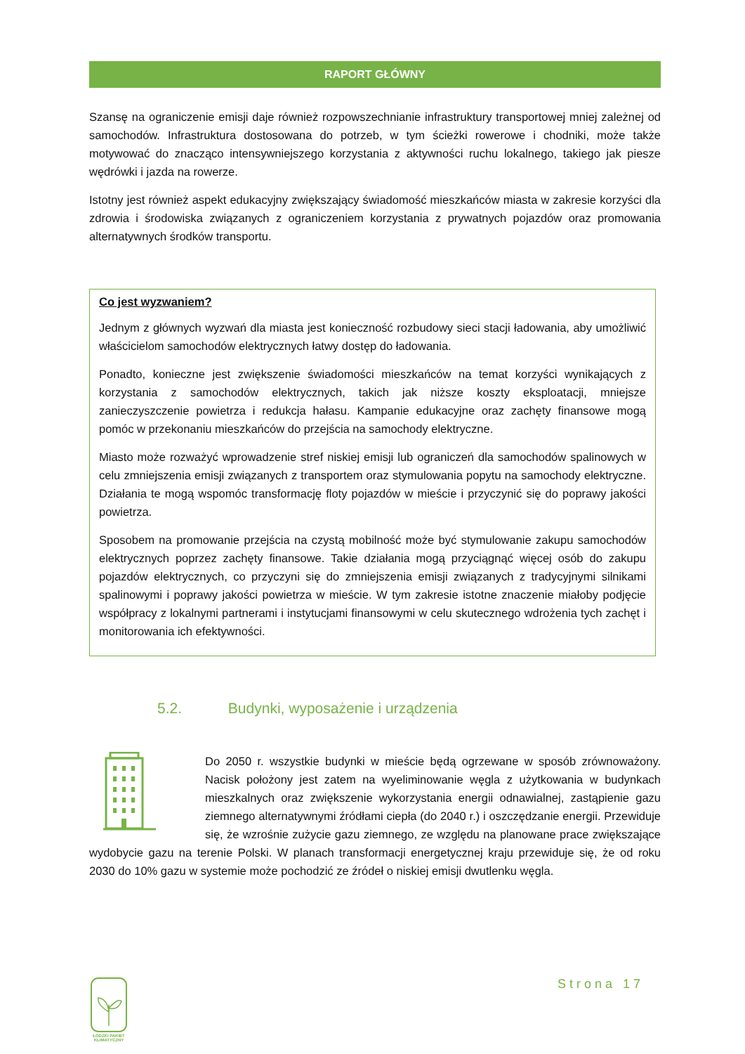RAPORT GŁÓWNY
Szansę na ograniczenie emisji daje również rozpowszechnianie infrastruktury transportowej mniej zależnej od samochodów. Infrastruktura dostosowana do potrzeb, w tym ścieżki rowerowe i chodniki, może także motywować do znacząco intensywniejszego korzystania z aktywności ruchu lokalnego, takiego jak piesze wędrówki i jazda na rowerze.
Istotny jest również aspekt edukacyjny zwiększający świadomość mieszkańców miasta w zakresie korzyści dla zdrowia i środowiska związanych z ograniczeniem korzystania z prywatnych pojazdów oraz promowania alternatywnych środków transportu.
Co jest wyzwaniem?
Jednym z głównych wyzwań dla miasta jest konieczność rozbudowy sieci stacji ładowania, aby umożliwić właścicielom samochodów elektrycznych łatwy dostęp do ładowania.
Ponadto, konieczne jest zwiększenie świadomości mieszkańców na temat korzyści wynikających z korzystania z samochodów elektrycznych, takich jak niższe koszty eksploatacji, mniejsze zanieczyszczenie powietrza i redukcja hałasu. Kampanie edukacyjne oraz zachęty finansowe mogą pomóc w przekonaniu mieszkańców do przejścia na samochody elektryczne.
Miasto może rozważyć wprowadzenie stref niskiej emisji lub ograniczeń dla samochodów spalinowych w celu zmniejszenia emisji związanych z transportem oraz stymulowania popytu na samochody elektryczne. Działania te mogą wspomóc transformację floty pojazdów w mieście i przyczynić się do poprawy jakości powietrza.
Sposobem na promowanie przejścia na czystą mobilność może być stymulowanie zakupu samochodów elektrycznych poprzez zachęty finansowe. Takie działania mogą przyciągnąć więcej osób do zakupu pojazdów elektrycznych, co przyczyni się do zmniejszenia emisji związanych z tradycyjnymi silnikami spalinowymi i poprawy jakości powietrza w mieście. W tym zakresie istotne znaczenie miałoby podjęcie współpracy z lokalnymi partnerami i instytucjami finansowymi w celu skutecznego wdrożenia tych zachęt i monitorowania ich efektywności.
5.2. Budynki, wyposażenie i urządzenia
Do 2050 r. wszystkie budynki w mieście będą ogrzewane w sposób zrównoważony. Nacisk położony jest zatem na wyeliminowanie węgla z użytkowania w budynkach mieszkalnych oraz zwiększenie wykorzystania energii odnawialnej, zastąpienie gazu ziemnego alternatywnymi źródłami ciepła (do 2040 r.) i oszczędzanie energii. Przewiduje się, że wzrośnie zużycie gazu ziemnego, ze względu na planowane prace zwiększające wydobycie gazu na terenie Polski. W planach transformacji energetycznej kraju przewiduje się, że od roku 2030 do 10% gazu w systemie może pochodzić ze źródeł o niskiej emisji dwutlenku węgla.
ŁÓDZKI PAKIET
KLIMATYCZNY
Strona 17